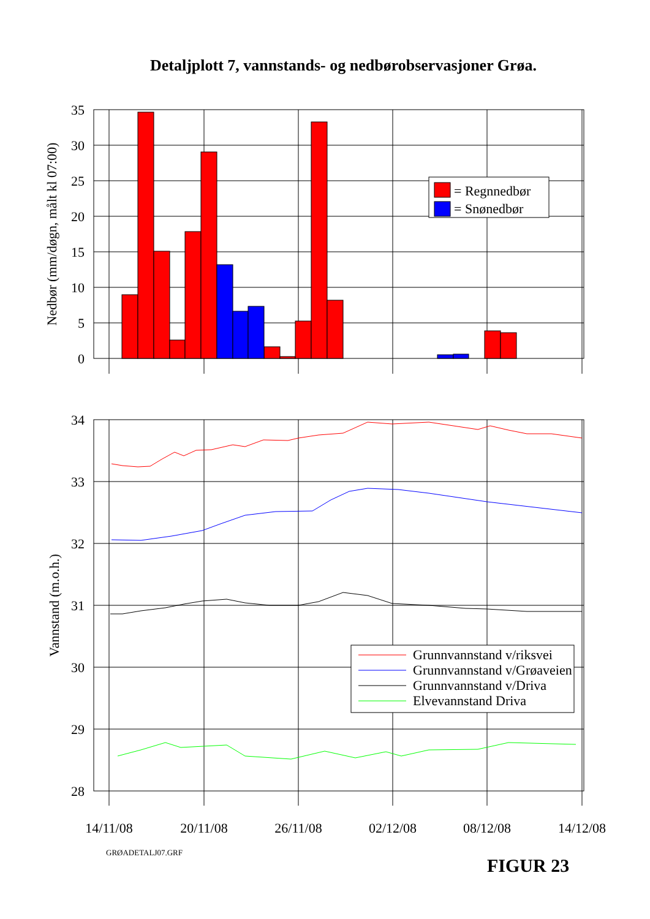Detaljplott 7, vannstands- og nedbørobservasjoner Grøa.
35
30
25
20
15
10
5
0
Nedbør (mm/døgn, målt kl 07:00)
= Regnnedbør
= Snønedbør
34
33
32
31
30
29
28
Vannstand (m.o.h.)
Grunnvannstand v/riksvei
Grunnvannstand v/Grøaveien
Grunnvannstand v/Driva
Elvevannstand Driva
14/11/08
20/11/08
26/11/08
02/12/08
08/12/08
14/12/08
GRØADETALJ07.GRF
FIGUR 23